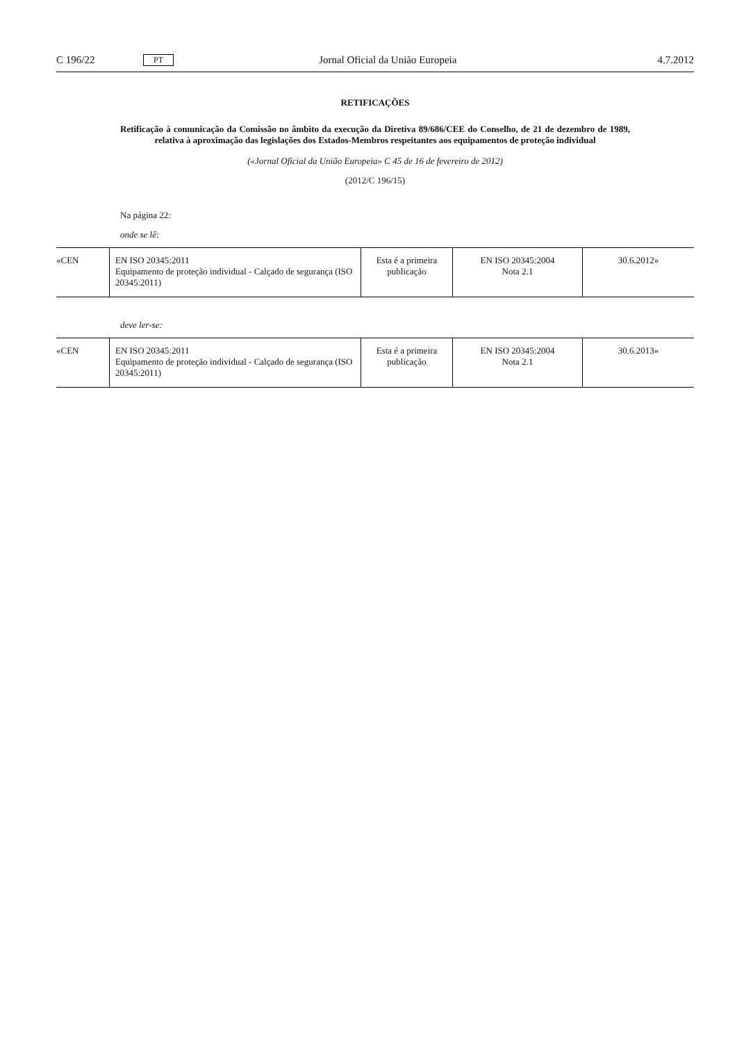C 196/22 PT Jornal Oficial da União Europeia 4.7.2012
RETIFICAÇÕES
Retificação à comunicação da Comissão no âmbito da execução da Diretiva 89/686/CEE do Conselho, de 21 de dezembro de 1989, relativa à aproximação das legislações dos Estados-Membros respeitantes aos equipamentos de proteção individual
(«Jornal Oficial da União Europeia» C 45 de 16 de fevereiro de 2012)
(2012/C 196/15)
Na página 22:
onde se lê:
| «CEN | EN ISO 20345:2011 Equipamento de proteção individual - Calçado de segurança (ISO 20345:2011) | Esta é a primeira publicação | EN ISO 20345:2004 Nota 2.1 | 30.6.2012» |
deve ler-se:
| «CEN | EN ISO 20345:2011 Equipamento de proteção individual - Calçado de segurança (ISO 20345:2011) | Esta é a primeira publicação | EN ISO 20345:2004 Nota 2.1 | 30.6.2013» |